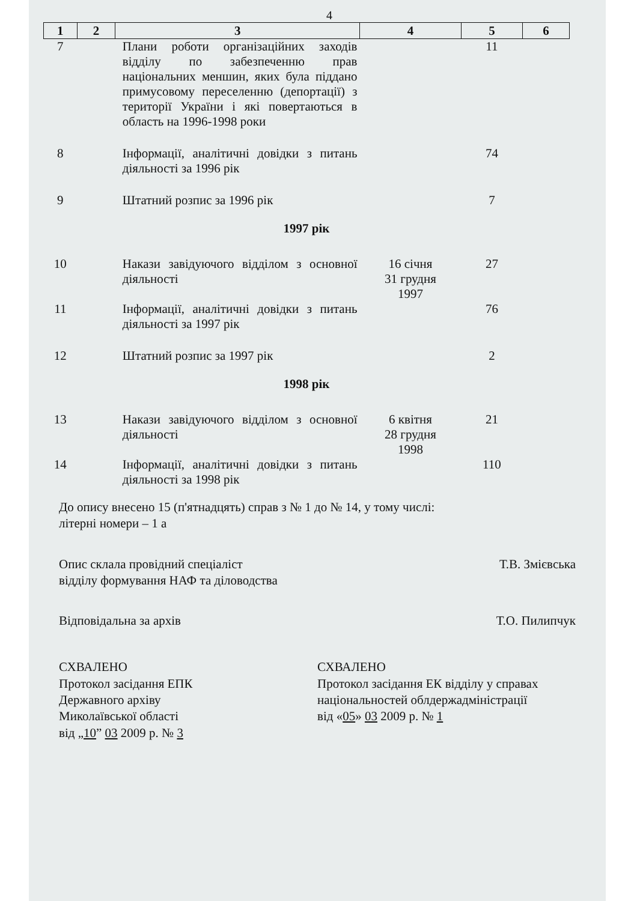4
| 1 | 2 | 3 | 4 | 5 | 6 |
| --- | --- | --- | --- | --- | --- |
| 7 | | Плани роботи організаційних заходів відділу по забезпеченню прав національних меншин, яких була піддано примусовому переселенню (депортації) з території України і які повертаються в область на 1996-1998 роки | | 11 | |
| 8 | | Інформації, аналітичні довідки з питань діяльності за 1996 рік | | 74 | |
| 9 | | Штатний розпис за 1996 рік | | 7 | |
| 1997 рік | | | | | |
| 10 | | Накази завідуючого відділом з основної діяльності | 16 січня 31 грудня 1997 | 27 | |
| 11 | | Інформації, аналітичні довідки з питань діяльності за 1997 рік | | 76 | |
| 12 | | Штатний розпис за 1997 рік | | 2 | |
| 1998 рік | | | | | |
| 13 | | Накази завідуючого відділом з основної діяльності | 6 квітня 28 грудня 1998 | 21 | |
| 14 | | Інформації, аналітичні довідки з питань діяльності за 1998 рік | | 110 | |
До опису внесено 15 (п'ятнадцять) справ з № 1 до № 14, у тому числі:
літерні номери – 1 а
Опис склала провідний спеціаліст
відділу формування НАФ та діловодства Т.В. Змієвська
Відповідальна за архів Т.О. Пилипчук
СХВАЛЕНО
Протокол засідання ЕПК
Державного архіву
Миколаївської області
від „10” 03 2009 р. № 3
СХВАЛЕНО
Протокол засідання ЕК відділу у справах національностей облдержадміністрації
від «05» 03 2009 р. № 1